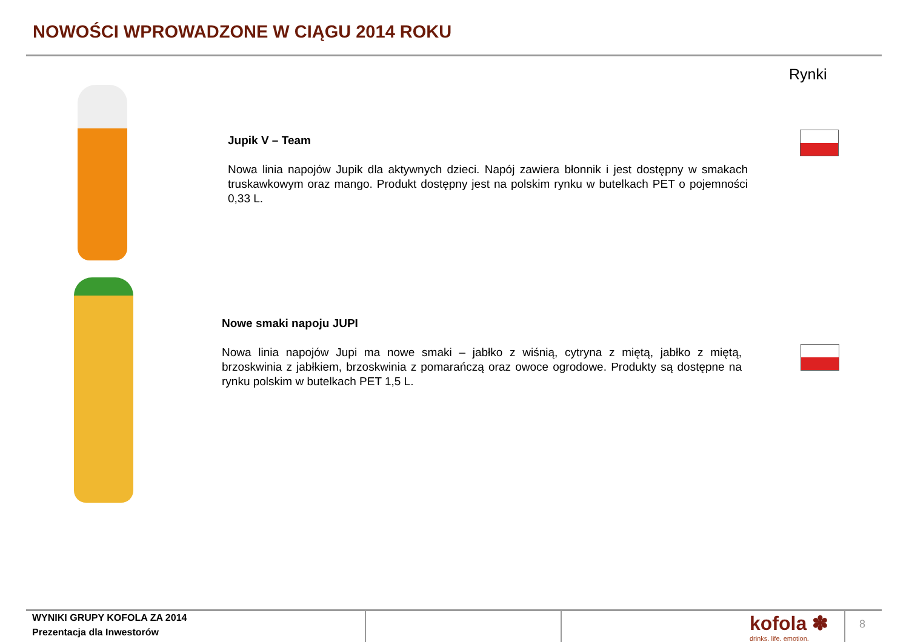NOWOŚCI WPROWADZONE W CIĄGU 2014 ROKU
Rynki
Jupik V – Team
Nowa linia napojów Jupik dla aktywnych dzieci. Napój zawiera błonnik i jest dostępny w smakach truskawkowym oraz mango. Produkt dostępny jest na polskim rynku w butelkach PET o pojemności 0,33 L.
Nowe smaki napoju JUPI
Nowa linia napojów Jupi ma nowe smaki – jabłko z wiśnią, cytryna z miętą, jabłko z miętą, brzoskwinia z jabłkiem, brzoskwinia z pomarańczą oraz owoce ogrodowe. Produkty są dostępne na rynku polskim w butelkach PET 1,5 L.
WYNIKI GRUPY KOFOLA ZA 2014
Prezentacja dla Inwestorów
kofola ✽
drinks. life. emotion.
8